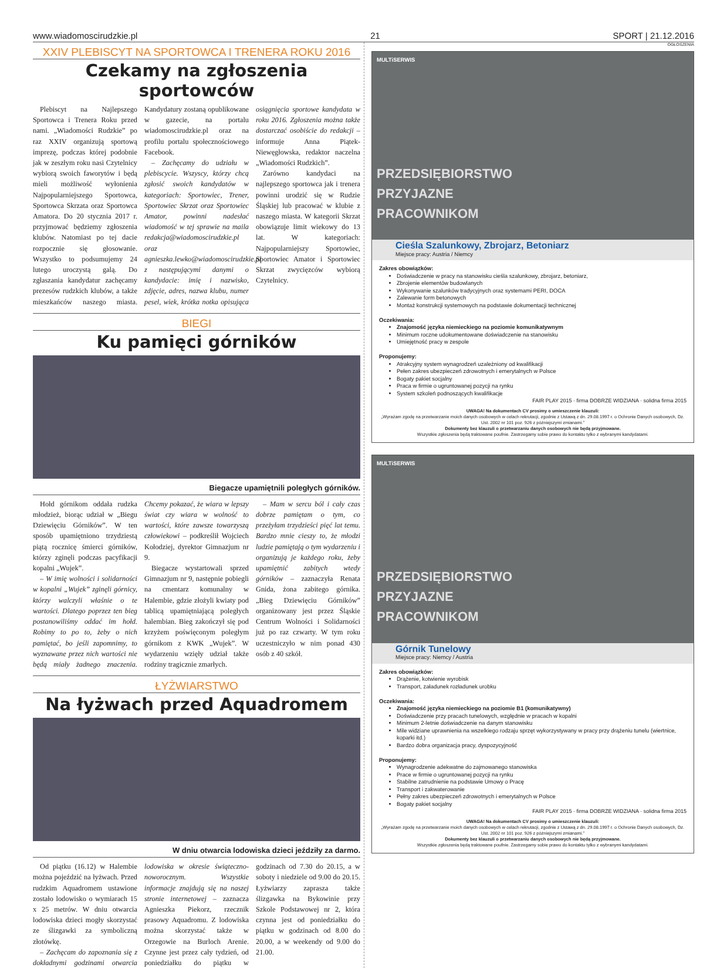www.wiadomoscirudzkie.pl 21 SPORT | 21.12.2016
XXIV PLEBISCYT NA SPORTOWCA I TRENERA ROKU 2016
Czekamy na zgłoszenia sportowców
Plebiscyt na Najlepszego Sportowca i Trenera Roku przed nami. „Wiadomości Rudzkie” po raz XXIV organizują sportową imprezę, podczas której podobnie jak w zeszłym roku nasi Czytelnicy wybiorą swoich faworytów i będą mieli możliwość wyłonienia Najpopularniejszego Sportowca, Sportowca Skrzata oraz Sportowca Amatora. Do 20 stycznia 2017 r. przyjmować będziemy zgłoszenia klubów. Natomiast po tej dacie rozpocznie się głosowanie. Wszystko to podsumujemy 24 lutego uroczystą galą. Do zgłaszania kandydatur zachęcamy prezesów rudzkich klubów, a także mieszkańców naszego miasta. Kandydatury zostaną opublikowane w gazecie, na portalu wiadomoscirudzkie.pl oraz na profilu portalu społecznościowego Facebook.
– Zachęcamy do udziału w plebiscycie. Wszyscy, którzy chcą zgłosić swoich kandydatów w kategoriach: Sportowiec, Trener, Sportowiec Skrzat oraz Sportowiec Amator, powinni nadesłać wiadomość w tej sprawie na maila redakcja@wiadomoscirudzkie.pl oraz agnieszka.lewko@wiadomoscirudzkie.pl z następującymi danymi o kandydacie: imię i nazwisko, zdjęcie, adres, nazwa klubu, numer pesel, wiek, krótka notka opisująca osiągnięcia sportowe kandydata w roku 2016. Zgłoszenia można także dostarczać osobiście do redakcji – informuje Anna Piątek-Niewęgłowska, redaktor naczelna „Wiadomości Rudzkich”.
Zarówno kandydaci na najlepszego sportowca jak i trenera powinni urodzić się w Rudzie Śląskiej lub pracować w klubie z naszego miasta. W kategorii Skrzat obowiązuje limit wiekowy do 13 lat. W kategoriach: Najpopularniejszy Sportowiec, Sportowiec Amator i Sportowiec Skrzat zwycięzców wybiorą Czytelnicy.
BIEGI
Ku pamięci górników
Biegacze upamiętnili poległych górników.
Hołd górnikom oddała rudzka młodzież, biorąc udział w „Biegu Dziewięciu Górników”. W ten sposób upamiętniono trzydziestą piątą rocznicę śmierci górników, którzy zginęli podczas pacyfikacji kopalni „Wujek”.
– W imię wolności i solidarności w kopalni „Wujek” zginęli górnicy, którzy walczyli właśnie o te wartości. Dlatego poprzez ten bieg postanowiliśmy oddać im hołd. Robimy to po to, żeby o nich pamiętać, bo jeśli zapomnimy, to wyznawane przez nich wartości nie będą miały żadnego znaczenia. Chcemy pokazać, że wiara w lepszy świat czy wiara w wolność to wartości, które zawsze towarzyszą człowiekowi – podkreślił Wojciech Kołodziej, dyrektor Gimnazjum nr 9.
Biegacze wystartowali sprzed Gimnazjum nr 9, następnie pobiegli na cmentarz komunalny w Halembie, gdzie złożyli kwiaty pod tablicą upamiętniającą poległych halembian. Bieg zakończył się pod krzyżem poświęconym poległym górnikom z KWK „Wujek”. W wydarzeniu wzięły udział także rodziny tragicznie zmarłych.
– Mam w sercu ból i cały czas dobrze pamiętam o tym, co przeżyłam trzydzieści pięć lat temu. Bardzo mnie cieszy to, że młodzi ludzie pamiętają o tym wydarzeniu i organizują je każdego roku, żeby upamiętnić zabitych wtedy górników – zaznaczyła Renata Gnida, żona zabitego górnika. „Bieg Dziewięciu Górników” organizowany jest przez Śląskie Centrum Wolności i Solidarności już po raz czwarty. W tym roku uczestniczyło w nim ponad 430 osób z 40 szkół.
ŁYŻWIARSTWO
Na łyżwach przed Aquadromem
W dniu otwarcia lodowiska dzieci jeździły za darmo.
Od piątku (16.12) w Halembie można pojeździć na łyżwach. Przed rudzkim Aquadromem ustawione zostało lodowisko o wymiarach 15 x 25 metrów. W dniu otwarcia lodowiska dzieci mogły skorzystać ze ślizgawki za symboliczną złotówkę.
– Zachęcam do zapoznania się z dokładnymi godzinami otwarcia lodowiska w okresie świąteczno-noworocznym. Wszystkie informacje znajdują się na naszej stronie internetowej – zaznacza Agnieszka Piekorz, rzecznik prasowy Aquadromu. Z lodowiska można skorzystać także w Orzegowie na Burloch Arenie. Czynne jest przez cały tydzień, od poniedziałku do piątku w godzinach od 7.30 do 20.15, a w soboty i niedziele od 9.00 do 20.15. Łyżwiarzy zaprasza także ślizgawka na Bykowinie przy Szkole Podstawowej nr 2, która czynna jest od poniedziałku do piątku w godzinach od 8.00 do 20.00, a w weekendy od 9.00 do 21.00.
OGŁOSZENIA
MULTiSERWIS
PRZEDSIĘBIORSTWO
PRZYJAZNE
PRACOWNIKOM
Cieśla Szalunkowy, Zbrojarz, Betoniarz
Miejsce pracy: Austria / Niemcy
Zakres obowiązków:
Doświadczenie w pracy na stanowisku cieśla szalunkowy, zbrojarz, betoniarz,
Zbrojenie elementów budowlanych
Wykonywanie szalunków tradycyjnych oraz systemami PERI, DOCA
Zalewanie form betonowych
Montaż konstrukcji systemowych na podstawie dokumentacji technicznej
Oczekiwania:
Znajomość języka niemieckiego na poziomie komunikatywnym
Minimum roczne udokumentowane doświadczenie na stanowisku
Umiejętność pracy w zespole
Proponujemy:
Atrakcyjny system wynagrodzeń uzależniony od kwalifikacji
Pełen zakres ubezpieczeń zdrowotnych i emerytalnych w Polsce
Bogaty pakiet socjalny
Praca w firmie o ugruntowanej pozycji na rynku
System szkoleń podnoszących kwalifikacje
FAIR PLAY 2015 · firma DOBRZE WIDZIANA · solidna firma 2015
UWAGA! Na dokumentach CV prosimy o umieszczenie klauzuli:
„Wyrażam zgodę na przetwarzanie moich danych osobowych w celach rekrutacji, zgodnie z Ustawą z dn. 29.08.1997 r. o Ochronie Danych osobowych, Dz. Ust. 2002 nr 101 poz. 926 z późniejszymi zmianami.”
Dokumenty bez klauzuli o przetwarzaniu danych osobowych nie będą przyjmowane.
Wszystkie zgłoszenia będą traktowane poufnie. Zastrzegamy sobie prawo do kontaktu tylko z wybranymi kandydatami.
MULTiSERWIS
PRZEDSIĘBIORSTWO
PRZYJAZNE
PRACOWNIKOM
Górnik Tunelowy
Miejsce pracy: Niemcy / Austria
Zakres obowiązków:
Drążenie, kotwienie wyrobisk
Transport, załadunek rozładunek urobku
Oczekiwania:
Znajomość języka niemieckiego na poziomie B1 (komunikatywny)
Doświadczenie przy pracach tunelowych, względnie w pracach w kopalni
Minimum 2-letnie doświadczenie na danym stanowisku
Mile widziane uprawnienia na wszelkiego rodzaju sprzęt wykorzystywany w pracy przy drążeniu tunelu (wiertnice, koparki itd.)
Bardzo dobra organizacja pracy, dyspozycyjność
Proponujemy:
Wynagrodzenie adekwatne do zajmowanego stanowiska
Prace w firmie o ugruntowanej pozycji na rynku
Stabilne zatrudnienie na podstawie Umowy o Pracę
Transport i zakwaterowanie
Pełny zakres ubezpieczeń zdrowotnych i emerytalnych w Polsce
Bogaty pakiet socjalny
FAIR PLAY 2015 · firma DOBRZE WIDZIANA · solidna firma 2015
UWAGA! Na dokumentach CV prosimy o umieszczenie klauzuli:
„Wyrażam zgodę na przetwarzanie moich danych osobowych w celach rekrutacji, zgodnie z Ustawą z dn. 29.08.1997 r. o Ochronie Danych osobowych, Dz. Ust. 2002 nr 101 poz. 926 z późniejszymi zmianami.”
Dokumenty bez klauzuli o przetwarzaniu danych osobowych nie będą przyjmowane.
Wszystkie zgłoszenia będą traktowane poufnie. Zastrzegamy sobie prawo do kontaktu tylko z wybranymi kandydatami.